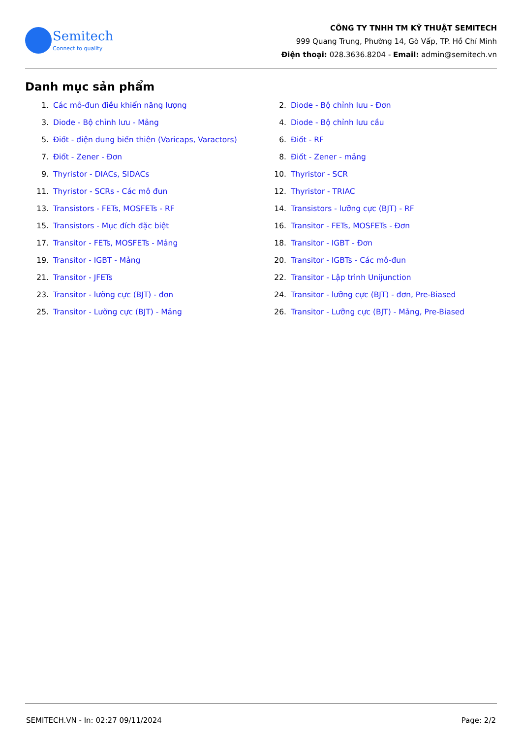Semitech
Connect to quality
CÔNG TY TNHH TM KỸ THUẬT SEMITECH
999 Quang Trung, Phường 14, Gò Vấp, TP. Hồ Chí Minh
Điện thoại: 028.3636.8204 - Email: admin@semitech.vn
Danh mục sản phẩm
1. Các mô-đun điều khiển năng lượng
2. Diode - Bộ chỉnh lưu - Đơn
3. Diode - Bộ chỉnh lưu - Mảng
4. Diode - Bộ chỉnh lưu cầu
5. Điốt - điện dung biến thiên (Varicaps, Varactors)
6. Điốt - RF
7. Điốt - Zener - Đơn
8. Điốt - Zener - mảng
9. Thyristor - DIACs, SIDACs
10. Thyristor - SCR
11. Thyristor - SCRs - Các mô đun
12. Thyristor - TRIAC
13. Transistors - FETs, MOSFETs - RF
14. Transistors - lưỡng cực (BJT) - RF
15. Transistors - Mục đích đặc biệt
16. Transitor - FETs, MOSFETs - Đơn
17. Transitor - FETs, MOSFETs - Mảng
18. Transitor - IGBT - Đơn
19. Transitor - IGBT - Mảng
20. Transitor - IGBTs - Các mô-đun
21. Transitor - JFETs
22. Transitor - Lập trình Unijunction
23. Transitor - lưỡng cực (BJT) - đơn
24. Transitor - lưỡng cực (BJT) - đơn, Pre-Biased
25. Transitor - Lưỡng cực (BJT) - Mảng
26. Transitor - Lưỡng cực (BJT) - Mảng, Pre-Biased
SEMITECH.VN - In: 02:27 09/11/2024 Page: 2/2